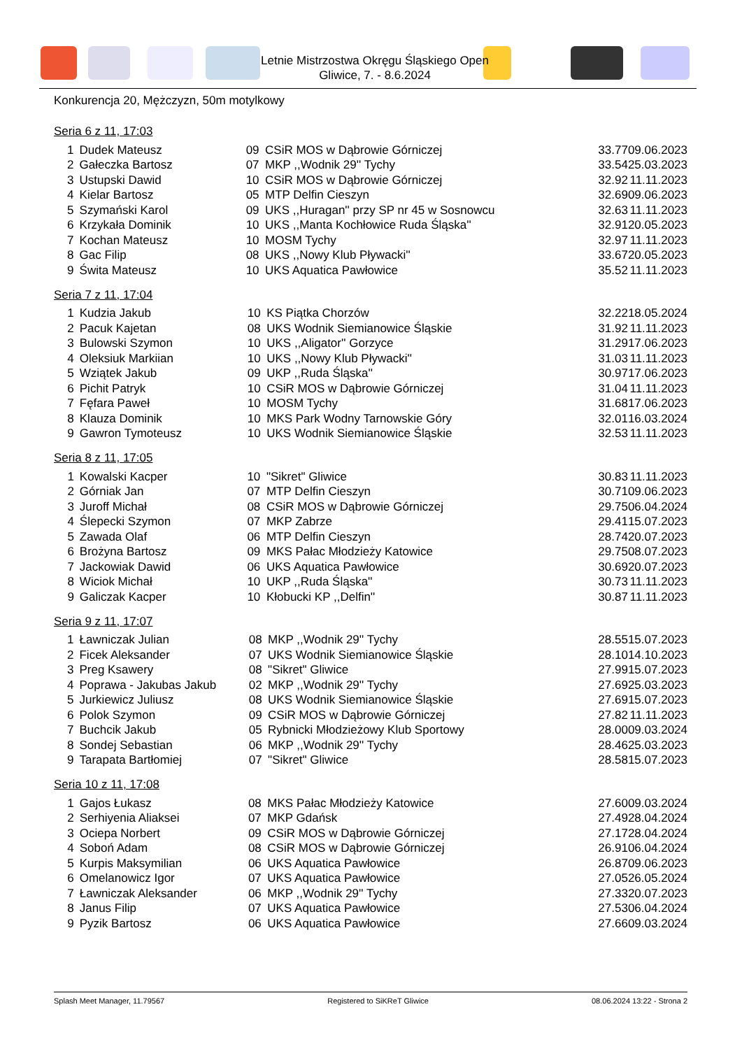Letnie Mistrzostwa Okręgu Śląskiego Open
Gliwice, 7. - 8.6.2024
Konkurencja 20, Mężczyzn, 50m motylkowy
Seria 6 z 11, 17:03
| 1 | Dudek Mateusz | 09 | CSiR MOS w Dąbrowie Górniczej | 33.77 | 09.06.2023 |
| 2 | Gałeczka Bartosz | 07 | MKP ,,Wodnik 29'' Tychy | 33.54 | 25.03.2023 |
| 3 | Ustupski Dawid | 10 | CSiR MOS w Dąbrowie Górniczej | 32.92 | 11.11.2023 |
| 4 | Kielar Bartosz | 05 | MTP Delfin Cieszyn | 32.69 | 09.06.2023 |
| 5 | Szymański Karol | 09 | UKS ,,Huragan'' przy SP nr 45 w Sosnowcu | 32.63 | 11.11.2023 |
| 6 | Krzykała Dominik | 10 | UKS ,,Manta Kochłowice Ruda Śląska'' | 32.91 | 20.05.2023 |
| 7 | Kochan Mateusz | 10 | MOSM Tychy | 32.97 | 11.11.2023 |
| 8 | Gac Filip | 08 | UKS ,,Nowy Klub Pływacki'' | 33.67 | 20.05.2023 |
| 9 | Świta Mateusz | 10 | UKS Aquatica Pawłowice | 35.52 | 11.11.2023 |
Seria 7 z 11, 17:04
| 1 | Kudzia Jakub | 10 | KS Piątka Chorzów | 32.22 | 18.05.2024 |
| 2 | Pacuk Kajetan | 08 | UKS Wodnik Siemianowice Śląskie | 31.92 | 11.11.2023 |
| 3 | Bulowski Szymon | 10 | UKS ,,Aligator'' Gorzyce | 31.29 | 17.06.2023 |
| 4 | Oleksiuk Markiian | 10 | UKS ,,Nowy Klub Pływacki'' | 31.03 | 11.11.2023 |
| 5 | Wziątek Jakub | 09 | UKP ,,Ruda Śląska'' | 30.97 | 17.06.2023 |
| 6 | Pichit Patryk | 10 | CSiR MOS w Dąbrowie Górniczej | 31.04 | 11.11.2023 |
| 7 | Fęfara Paweł | 10 | MOSM Tychy | 31.68 | 17.06.2023 |
| 8 | Klauza Dominik | 10 | MKS Park Wodny Tarnowskie Góry | 32.01 | 16.03.2024 |
| 9 | Gawron Tymoteusz | 10 | UKS Wodnik Siemianowice Śląskie | 32.53 | 11.11.2023 |
Seria 8 z 11, 17:05
| 1 | Kowalski Kacper | 10 | "Sikret" Gliwice | 30.83 | 11.11.2023 |
| 2 | Górniak Jan | 07 | MTP Delfin Cieszyn | 30.71 | 09.06.2023 |
| 3 | Juroff Michał | 08 | CSiR MOS w Dąbrowie Górniczej | 29.75 | 06.04.2024 |
| 4 | Ślepecki Szymon | 07 | MKP Zabrze | 29.41 | 15.07.2023 |
| 5 | Zawada Olaf | 06 | MTP Delfin Cieszyn | 28.74 | 20.07.2023 |
| 6 | Brożyna Bartosz | 09 | MKS Pałac Młodzieży Katowice | 29.75 | 08.07.2023 |
| 7 | Jackowiak Dawid | 06 | UKS Aquatica Pawłowice | 30.69 | 20.07.2023 |
| 8 | Wiciok Michał | 10 | UKP ,,Ruda Śląska'' | 30.73 | 11.11.2023 |
| 9 | Galiczak Kacper | 10 | Kłobucki KP ,,Delfin'' | 30.87 | 11.11.2023 |
Seria 9 z 11, 17:07
| 1 | Ławniczak Julian | 08 | MKP ,,Wodnik 29'' Tychy | 28.55 | 15.07.2023 |
| 2 | Ficek Aleksander | 07 | UKS Wodnik Siemianowice Śląskie | 28.10 | 14.10.2023 |
| 3 | Preg Ksawery | 08 | "Sikret" Gliwice | 27.99 | 15.07.2023 |
| 4 | Poprawa - Jakubas Jakub | 02 | MKP ,,Wodnik 29'' Tychy | 27.69 | 25.03.2023 |
| 5 | Jurkiewicz Juliusz | 08 | UKS Wodnik Siemianowice Śląskie | 27.69 | 15.07.2023 |
| 6 | Polok Szymon | 09 | CSiR MOS w Dąbrowie Górniczej | 27.82 | 11.11.2023 |
| 7 | Buchcik Jakub | 05 | Rybnicki Młodzieżowy Klub Sportowy | 28.00 | 09.03.2024 |
| 8 | Sondej Sebastian | 06 | MKP ,,Wodnik 29'' Tychy | 28.46 | 25.03.2023 |
| 9 | Tarapata Bartłomiej | 07 | "Sikret" Gliwice | 28.58 | 15.07.2023 |
Seria 10 z 11, 17:08
| 1 | Gajos Łukasz | 08 | MKS Pałac Młodzieży Katowice | 27.60 | 09.03.2024 |
| 2 | Serhiyenia Aliaksei | 07 | MKP Gdańsk | 27.49 | 28.04.2024 |
| 3 | Ociepa Norbert | 09 | CSiR MOS w Dąbrowie Górniczej | 27.17 | 28.04.2024 |
| 4 | Soboń Adam | 08 | CSiR MOS w Dąbrowie Górniczej | 26.91 | 06.04.2024 |
| 5 | Kurpis Maksymilian | 06 | UKS Aquatica Pawłowice | 26.87 | 09.06.2023 |
| 6 | Omelanowicz Igor | 07 | UKS Aquatica Pawłowice | 27.05 | 26.05.2024 |
| 7 | Ławniczak Aleksander | 06 | MKP ,,Wodnik 29'' Tychy | 27.33 | 20.07.2023 |
| 8 | Janus Filip | 07 | UKS Aquatica Pawłowice | 27.53 | 06.04.2024 |
| 9 | Pyzik Bartosz | 06 | UKS Aquatica Pawłowice | 27.66 | 09.03.2024 |
Splash Meet Manager, 11.79567 Registered to SiKReT Gliwice 08.06.2024 13:22 - Strona 2